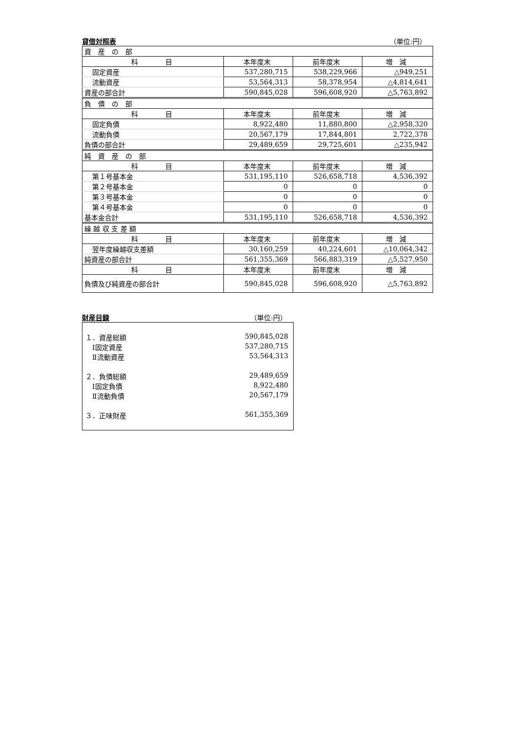貸借対照表 （単位:円）
| 資 産 の 部 | | | |
| 科 目 | 本年度末 | 前年度末 | 増 減 |
| 固定資産 | 537,280,715 | 538,229,966 | △949,251 |
| 流動資産 | 53,564,313 | 58,378,954 | △4,814,641 |
| 資産の部合計 | 590,845,028 | 596,608,920 | △5,763,892 |
| 負 債 の 部 | | | |
| 科 目 | 本年度末 | 前年度末 | 増 減 |
| 固定負債 | 8,922,480 | 11,880,800 | △2,958,320 |
| 流動負債 | 20,567,179 | 17,844,801 | 2,722,378 |
| 負債の部合計 | 29,489,659 | 29,725,601 | △235,942 |
| 純 資 産 の 部 | | | |
| 科 目 | 本年度末 | 前年度末 | 増 減 |
| 第１号基本金 | 531,195,110 | 526,658,718 | 4,536,392 |
| 第２号基本金 | 0 | 0 | 0 |
| 第３号基本金 | 0 | 0 | 0 |
| 第４号基本金 | 0 | 0 | 0 |
| 基本金合計 | 531,195,110 | 526,658,718 | 4,536,392 |
| 繰 越 収 支 差 額 | | | |
| 科 目 | 本年度末 | 前年度末 | 増 減 |
| 翌年度繰越収支差額 | 30,160,259 | 40,224,601 | △10,064,342 |
| 純資産の部合計 | 561,355,369 | 566,883,319 | △5,527,950 |
| 科 目 | 本年度末 | 前年度末 | 増 減 |
| 負債及び純資産の部合計 | 590,845,028 | 596,608,920 | △5,763,892 |
財産目録 （単位:円）
１．資産総額 590,845,028
　Ⅰ固定資産 537,280,715
　Ⅱ流動資産 53,564,313
２．負債総額 29,489,659
　Ⅰ固定負債 8,922,480
　Ⅱ流動負債 20,567,179
３．正味財産 561,355,369